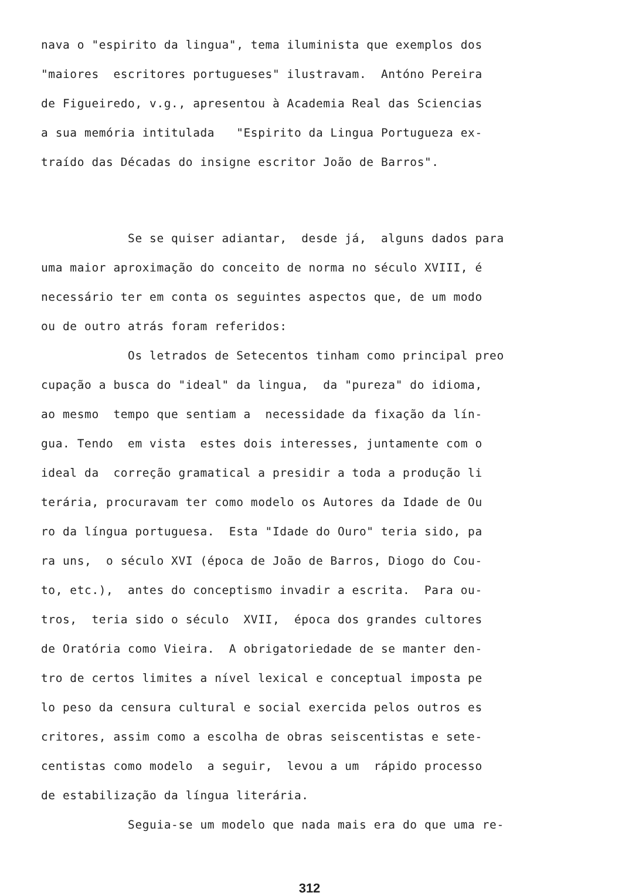nava o "espirito da lingua", tema iluminista que exemplos dos
"maiores escritores portugueses" ilustravam. Antóno Pereira
de Figueiredo, v.g., apresentou à Academia Real das Sciencias
a sua memória intitulada "Espirito da Lingua Portugueza ex-
traído das Décadas do insigne escritor João de Barros".
Se se quiser adiantar, desde já, alguns dados para
uma maior aproximação do conceito de norma no século XVIII, é
necessário ter em conta os seguintes aspectos que, de um modo
ou de outro atrás foram referidos:
Os letrados de Setecentos tinham como principal preo
cupação a busca do "ideal" da lingua, da "pureza" do idioma,
ao mesmo tempo que sentiam a necessidade da fixação da lín-
gua. Tendo em vista estes dois interesses, juntamente com o
ideal da correção gramatical a presidir a toda a produção li
terária, procuravam ter como modelo os Autores da Idade de Ou
ro da língua portuguesa. Esta "Idade do Ouro" teria sido, pa
ra uns, o século XVI (época de João de Barros, Diogo do Cou-
to, etc.), antes do conceptismo invadir a escrita. Para ou-
tros, teria sido o século XVII, época dos grandes cultores
de Oratória como Vieira. A obrigatoriedade de se manter den-
tro de certos limites a nível lexical e conceptual imposta pe
lo peso da censura cultural e social exercida pelos outros es
critores, assim como a escolha de obras seiscentistas e sete-
centistas como modelo a seguir, levou a um rápido processo
de estabilização da língua literária.
Seguia-se um modelo que nada mais era do que uma re-
312